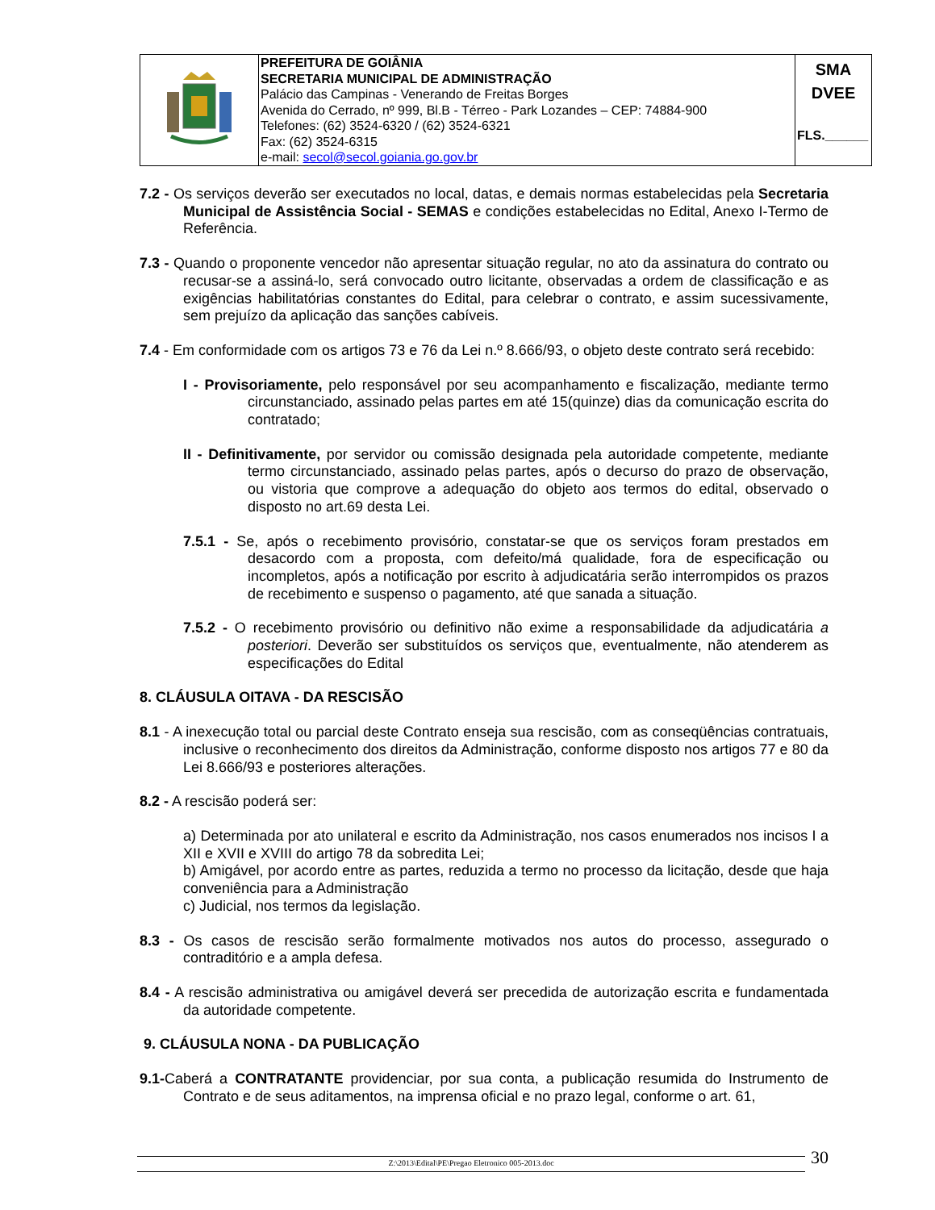| | PREFEITURA DE GOIÂNIA SECRETARIA MUNICIPAL DE ADMINISTRAÇÃO Palácio das Campinas - Venerando de Freitas Borges Avenida do Cerrado, nº 999, Bl.B - Térreo - Park Lozandes – CEP: 74884-900 Telefones: (62) 3524-6320 / (62) 3524-6321 Fax: (62) 3524-6315 e-mail: secol@secol.goiania.go.gov.br | SMA DVEE FLS.______ |
7.2 - Os serviços deverão ser executados no local, datas, e demais normas estabelecidas pela Secretaria Municipal de Assistência Social - SEMAS e condições estabelecidas no Edital, Anexo I-Termo de Referência.
7.3 - Quando o proponente vencedor não apresentar situação regular, no ato da assinatura do contrato ou recusar-se a assiná-lo, será convocado outro licitante, observadas a ordem de classificação e as exigências habilitatórias constantes do Edital, para celebrar o contrato, e assim sucessivamente, sem prejuízo da aplicação das sanções cabíveis.
7.4 - Em conformidade com os artigos 73 e 76 da Lei n.º 8.666/93, o objeto deste contrato será recebido:
I - Provisoriamente, pelo responsável por seu acompanhamento e fiscalização, mediante termo circunstanciado, assinado pelas partes em até 15(quinze) dias da comunicação escrita do contratado;
II - Definitivamente, por servidor ou comissão designada pela autoridade competente, mediante termo circunstanciado, assinado pelas partes, após o decurso do prazo de observação, ou vistoria que comprove a adequação do objeto aos termos do edital, observado o disposto no art.69 desta Lei.
7.5.1 - Se, após o recebimento provisório, constatar-se que os serviços foram prestados em desacordo com a proposta, com defeito/má qualidade, fora de especificação ou incompletos, após a notificação por escrito à adjudicatária serão interrompidos os prazos de recebimento e suspenso o pagamento, até que sanada a situação.
7.5.2 - O recebimento provisório ou definitivo não exime a responsabilidade da adjudicatária a posteriori. Deverão ser substituídos os serviços que, eventualmente, não atenderem as especificações do Edital
8. CLÁUSULA OITAVA - DA RESCISÃO
8.1 - A inexecução total ou parcial deste Contrato enseja sua rescisão, com as conseqüências contratuais, inclusive o reconhecimento dos direitos da Administração, conforme disposto nos artigos 77 e 80 da Lei 8.666/93 e posteriores alterações.
8.2 - A rescisão poderá ser:
a) Determinada por ato unilateral e escrito da Administração, nos casos enumerados nos incisos I a XII e XVII e XVIII do artigo 78 da sobredita Lei;
b) Amigável, por acordo entre as partes, reduzida a termo no processo da licitação, desde que haja conveniência para a Administração
c) Judicial, nos termos da legislação.
8.3 - Os casos de rescisão serão formalmente motivados nos autos do processo, assegurado o contraditório e a ampla defesa.
8.4 - A rescisão administrativa ou amigável deverá ser precedida de autorização escrita e fundamentada da autoridade competente.
9. CLÁUSULA NONA - DA PUBLICAÇÃO
9.1-Caberá a CONTRATANTE providenciar, por sua conta, a publicação resumida do Instrumento de Contrato e de seus aditamentos, na imprensa oficial e no prazo legal, conforme o art. 61,
Z:\2013\Edital\PE\Pregao Eletronico 005-2013.doc 30